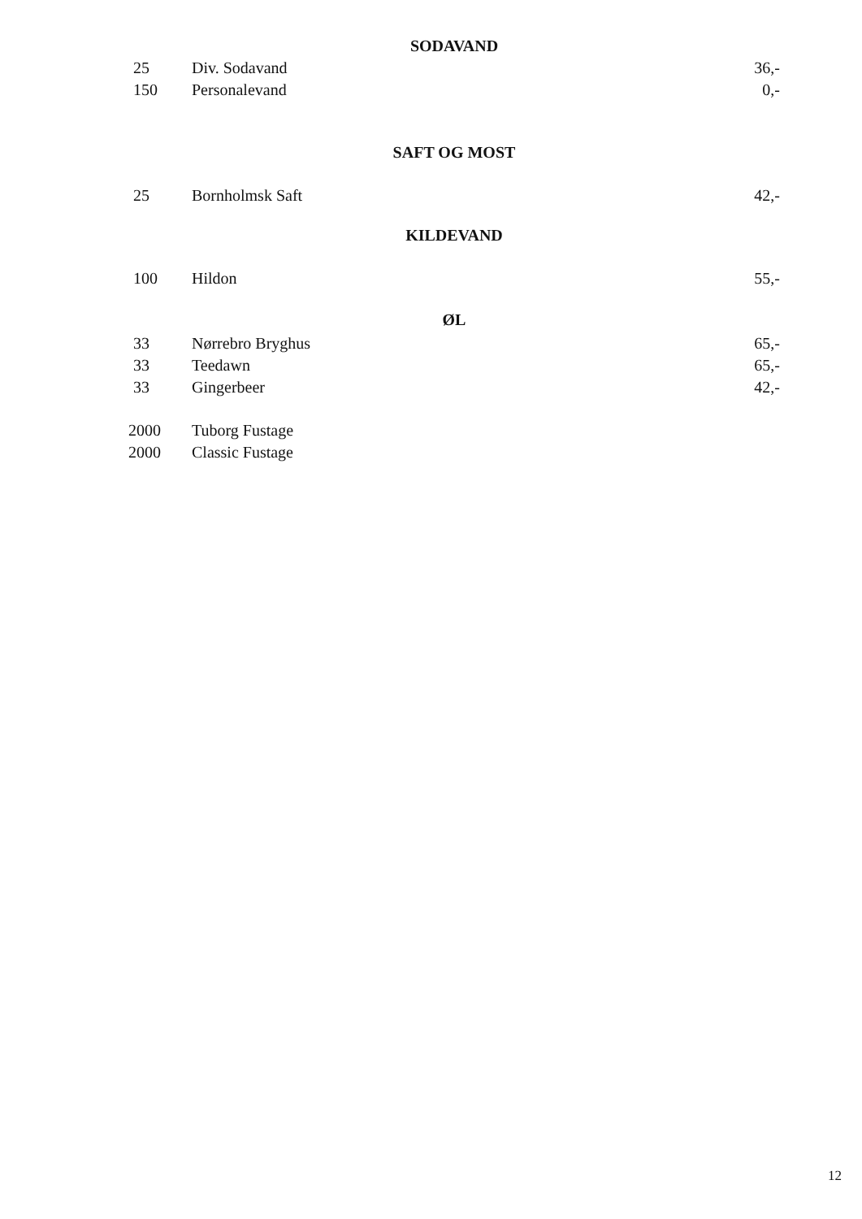SODAVAND
| 25 | Div. Sodavand | 36,- |
| 150 | Personalevand | 0,- |
SAFT OG MOST
| 25 | Bornholmsk Saft | 42,- |
KILDEVAND
| 100 | Hildon | 55,- |
ØL
| 33 | Nørrebro Bryghus | 65,- |
| 33 | Teedawn | 65,- |
| 33 | Gingerbeer | 42,- |
| 2000 | Tuborg Fustage | |
| 2000 | Classic Fustage | |
12